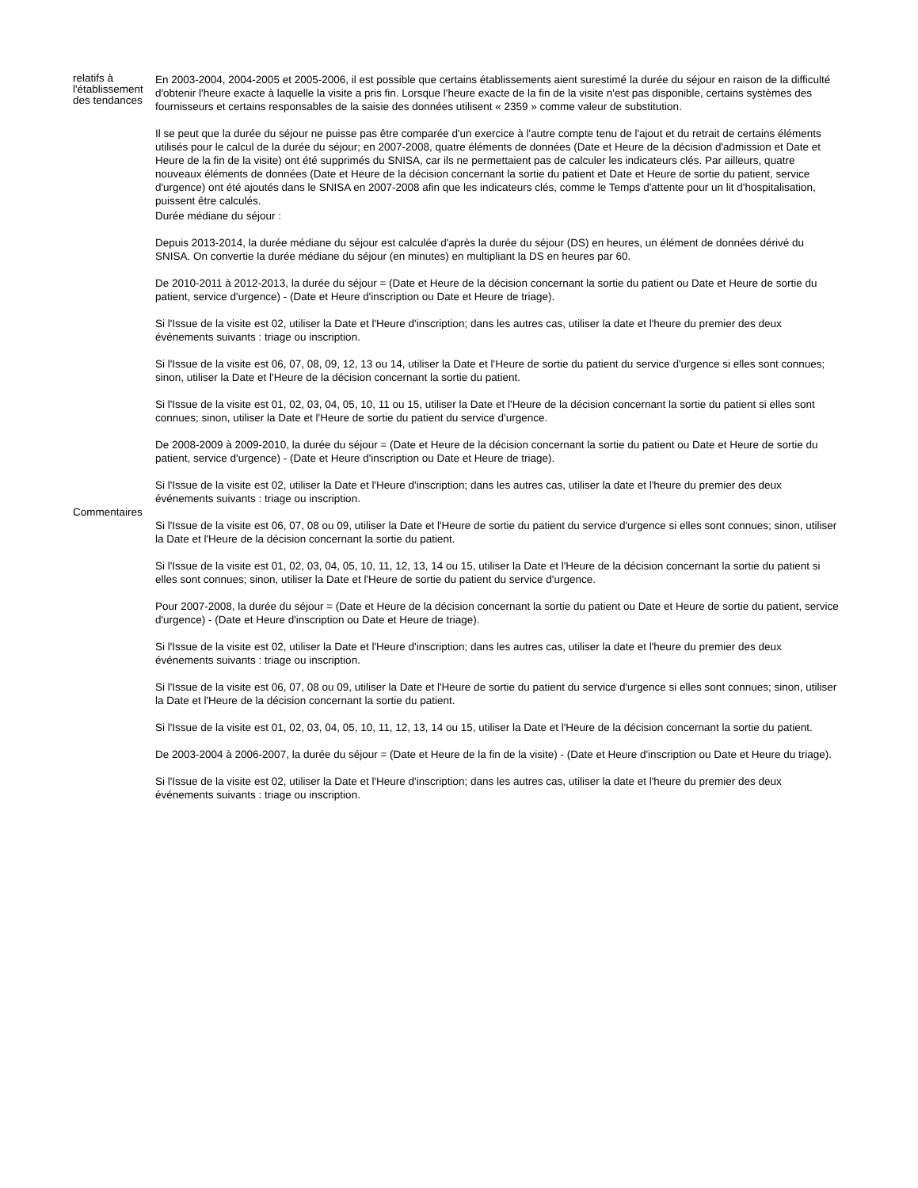| relatifs à l'établissement des tendances | En 2003-2004, 2004-2005 et 2005-2006, il est possible que certains établissements aient surestimé la durée du séjour en raison de la difficulté d'obtenir l'heure exacte à laquelle la visite a pris fin. Lorsque l'heure exacte de la fin de la visite n'est pas disponible, certains systèmes des fournisseurs et certains responsables de la saisie des données utilisent « 2359 » comme valeur de substitution. Il se peut que la durée du séjour ne puisse pas être comparée d'un exercice à l'autre compte tenu de l'ajout et du retrait de certains éléments utilisés pour le calcul de la durée du séjour; en 2007-2008, quatre éléments de données (Date et Heure de la décision d'admission et Date et Heure de la fin de la visite) ont été supprimés du SNISA, car ils ne permettaient pas de calculer les indicateurs clés. Par ailleurs, quatre nouveaux éléments de données (Date et Heure de la décision concernant la sortie du patient et Date et Heure de sortie du patient, service d'urgence) ont été ajoutés dans le SNISA en 2007-2008 afin que les indicateurs clés, comme le Temps d'attente pour un lit d'hospitalisation, puissent être calculés. |
| Commentaires | Durée médiane du séjour : Depuis 2013-2014, la durée médiane du séjour est calculée d'après la durée du séjour (DS) en heures, un élément de données dérivé du SNISA. On convertie la durée médiane du séjour (en minutes) en multipliant la DS en heures par 60. De 2010-2011 à 2012-2013, la durée du séjour = (Date et Heure de la décision concernant la sortie du patient ou Date et Heure de sortie du patient, service d'urgence) - (Date et Heure d'inscription ou Date et Heure de triage). Si l'Issue de la visite est 02, utiliser la Date et l'Heure d'inscription; dans les autres cas, utiliser la date et l'heure du premier des deux événements suivants : triage ou inscription. Si l'Issue de la visite est 06, 07, 08, 09, 12, 13 ou 14, utiliser la Date et l'Heure de sortie du patient du service d'urgence si elles sont connues; sinon, utiliser la Date et l'Heure de la décision concernant la sortie du patient. Si l'Issue de la visite est 01, 02, 03, 04, 05, 10, 11 ou 15, utiliser la Date et l'Heure de la décision concernant la sortie du patient si elles sont connues; sinon, utiliser la Date et l'Heure de sortie du patient du service d'urgence. De 2008-2009 à 2009-2010, la durée du séjour = (Date et Heure de la décision concernant la sortie du patient ou Date et Heure de sortie du patient, service d'urgence) - (Date et Heure d'inscription ou Date et Heure de triage). Si l'Issue de la visite est 02, utiliser la Date et l'Heure d'inscription; dans les autres cas, utiliser la date et l'heure du premier des deux événements suivants : triage ou inscription. Si l'Issue de la visite est 06, 07, 08 ou 09, utiliser la Date et l'Heure de sortie du patient du service d'urgence si elles sont connues; sinon, utiliser la Date et l'Heure de la décision concernant la sortie du patient. Si l'Issue de la visite est 01, 02, 03, 04, 05, 10, 11, 12, 13, 14 ou 15, utiliser la Date et l'Heure de la décision concernant la sortie du patient si elles sont connues; sinon, utiliser la Date et l'Heure de sortie du patient du service d'urgence. Pour 2007-2008, la durée du séjour = (Date et Heure de la décision concernant la sortie du patient ou Date et Heure de sortie du patient, service d'urgence) - (Date et Heure d'inscription ou Date et Heure de triage). Si l'Issue de la visite est 02, utiliser la Date et l'Heure d'inscription; dans les autres cas, utiliser la date et l'heure du premier des deux événements suivants : triage ou inscription. Si l'Issue de la visite est 06, 07, 08 ou 09, utiliser la Date et l'Heure de sortie du patient du service d'urgence si elles sont connues; sinon, utiliser la Date et l'Heure de la décision concernant la sortie du patient. Si l'Issue de la visite est 01, 02, 03, 04, 05, 10, 11, 12, 13, 14 ou 15, utiliser la Date et l'Heure de la décision concernant la sortie du patient. De 2003-2004 à 2006-2007, la durée du séjour = (Date et Heure de la fin de la visite) - (Date et Heure d'inscription ou Date et Heure du triage). Si l'Issue de la visite est 02, utiliser la Date et l'Heure d'inscription; dans les autres cas, utiliser la date et l'heure du premier des deux événements suivants : triage ou inscription. |